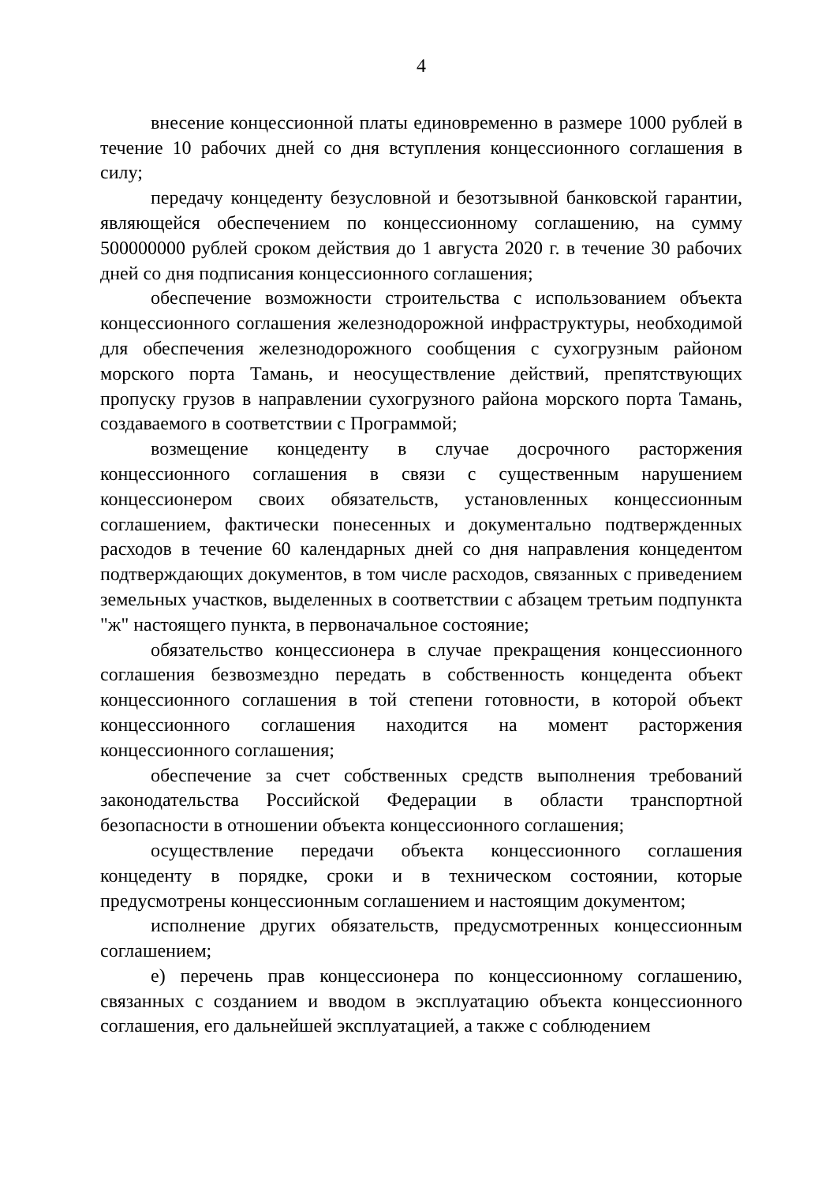4
внесение концессионной платы единовременно в размере 1000 рублей в течение 10 рабочих дней со дня вступления концессионного соглашения в силу;
передачу концеденту безусловной и безотзывной банковской гарантии, являющейся обеспечением по концессионному соглашению, на сумму 500000000 рублей сроком действия до 1 августа 2020 г. в течение 30 рабочих дней со дня подписания концессионного соглашения;
обеспечение возможности строительства с использованием объекта концессионного соглашения железнодорожной инфраструктуры, необходимой для обеспечения железнодорожного сообщения с сухогрузным районом морского порта Тамань, и неосуществление действий, препятствующих пропуску грузов в направлении сухогрузного района морского порта Тамань, создаваемого в соответствии с Программой;
возмещение концеденту в случае досрочного расторжения концессионного соглашения в связи с существенным нарушением концессионером своих обязательств, установленных концессионным соглашением, фактически понесенных и документально подтвержденных расходов в течение 60 календарных дней со дня направления концедентом подтверждающих документов, в том числе расходов, связанных с приведением земельных участков, выделенных в соответствии с абзацем третьим подпункта "ж" настоящего пункта, в первоначальное состояние;
обязательство концессионера в случае прекращения концессионного соглашения безвозмездно передать в собственность концедента объект концессионного соглашения в той степени готовности, в которой объект концессионного соглашения находится на момент расторжения концессионного соглашения;
обеспечение за счет собственных средств выполнения требований законодательства Российской Федерации в области транспортной безопасности в отношении объекта концессионного соглашения;
осуществление передачи объекта концессионного соглашения концеденту в порядке, сроки и в техническом состоянии, которые предусмотрены концессионным соглашением и настоящим документом;
исполнение других обязательств, предусмотренных концессионным соглашением;
е) перечень прав концессионера по концессионному соглашению, связанных с созданием и вводом в эксплуатацию объекта концессионного соглашения, его дальнейшей эксплуатацией, а также с соблюдением